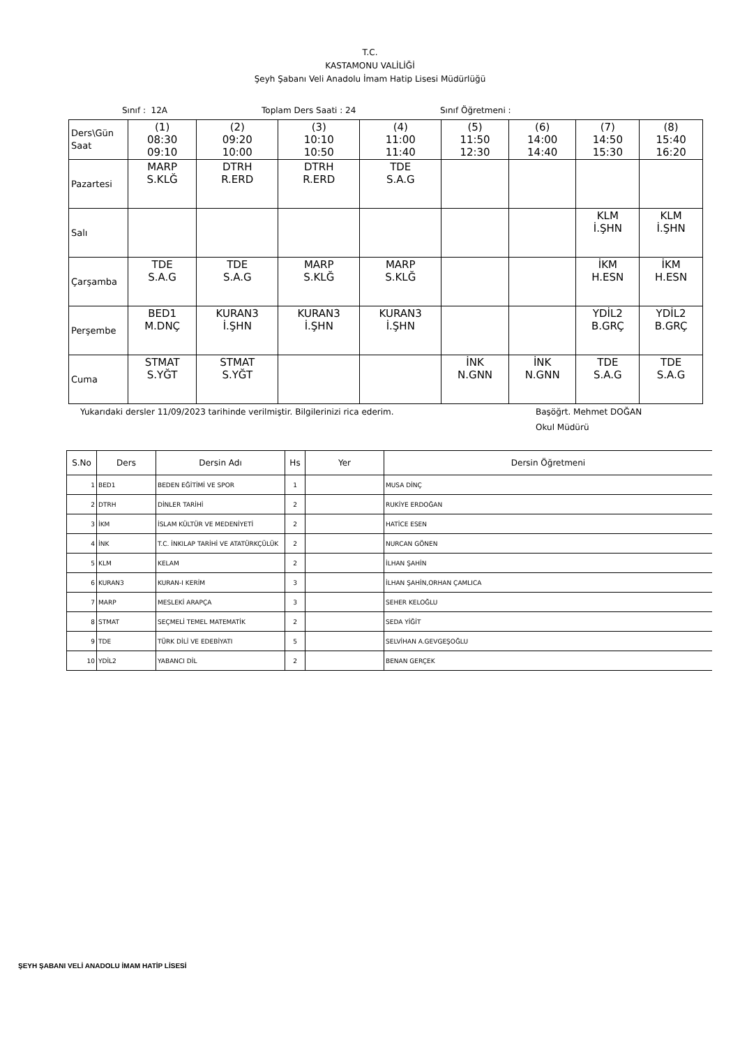T.C.
KASTAMONU VALİLİĞİ
Şeyh Şabanı Veli Anadolu İmam Hatip Lisesi Müdürlüğü
Sınıf : 12A Toplam Ders Saati : 24 Sınıf Öğretmeni :
| Ders\Gün Saat | (1) 08:30 09:10 | (2) 09:20 10:00 | (3) 10:10 10:50 | (4) 11:00 11:40 | (5) 11:50 12:30 | (6) 14:00 14:40 | (7) 14:50 15:30 | (8) 15:40 16:20 |
| Pazartesi | MARP S.KLĞ | DTRH R.ERD | DTRH R.ERD | TDE S.A.G | | | | |
| Salı | | | | | | | KLM İ.ŞHN | KLM İ.ŞHN |
| Çarşamba | TDE S.A.G | TDE S.A.G | MARP S.KLĞ | MARP S.KLĞ | | | İKM H.ESN | İKM H.ESN |
| Perşembe | BED1 M.DNÇ | KURAN3 İ.ŞHN | KURAN3 İ.ŞHN | KURAN3 İ.ŞHN | | | YDİL2 B.GRÇ | YDİL2 B.GRÇ |
| Cuma | STMAT S.YĞT | STMAT S.YĞT | | | İNK N.GNN | İNK N.GNN | TDE S.A.G | TDE S.A.G |
Yukarıdaki dersler 11/09/2023 tarihinde verilmiştir. Bilgilerinizi rica ederim. Başöğrt. Mehmet DOĞAN
Okul Müdürü
| S.No | Ders | Dersin Adı | Hs | Yer | Dersin Öğretmeni |
| --- | --- | --- | --- | --- | --- |
| 1 | BED1 | BEDEN EĞİTİMİ VE SPOR | 1 | | MUSA DİNÇ |
| 2 | DTRH | DİNLER TARİHİ | 2 | | RUKİYE ERDOĞAN |
| 3 | İKM | İSLAM KÜLTÜR VE MEDENİYETİ | 2 | | HATİCE ESEN |
| 4 | İNK | T.C. İNKILAP TARİHİ VE ATATÜRKÇÜLÜK | 2 | | NURCAN GÖNEN |
| 5 | KLM | KELAM | 2 | | İLHAN ŞAHİN |
| 6 | KURAN3 | KURAN-I KERİM | 3 | | İLHAN ŞAHİN,ORHAN ÇAMLICA |
| 7 | MARP | MESLEKİ ARAPÇA | 3 | | SEHER KELOĞLU |
| 8 | STMAT | SEÇMELİ TEMEL MATEMATİK | 2 | | SEDA YİĞİT |
| 9 | TDE | TÜRK DİLİ VE EDEBİYATI | 5 | | SELVİHAN A.GEVGEŞOĞLU |
| 10 | YDİL2 | YABANCI DİL | 2 | | BENAN GERÇEK |
ŞEYH ŞABANI VELİ ANADOLU İMAM HATİP LİSESİ